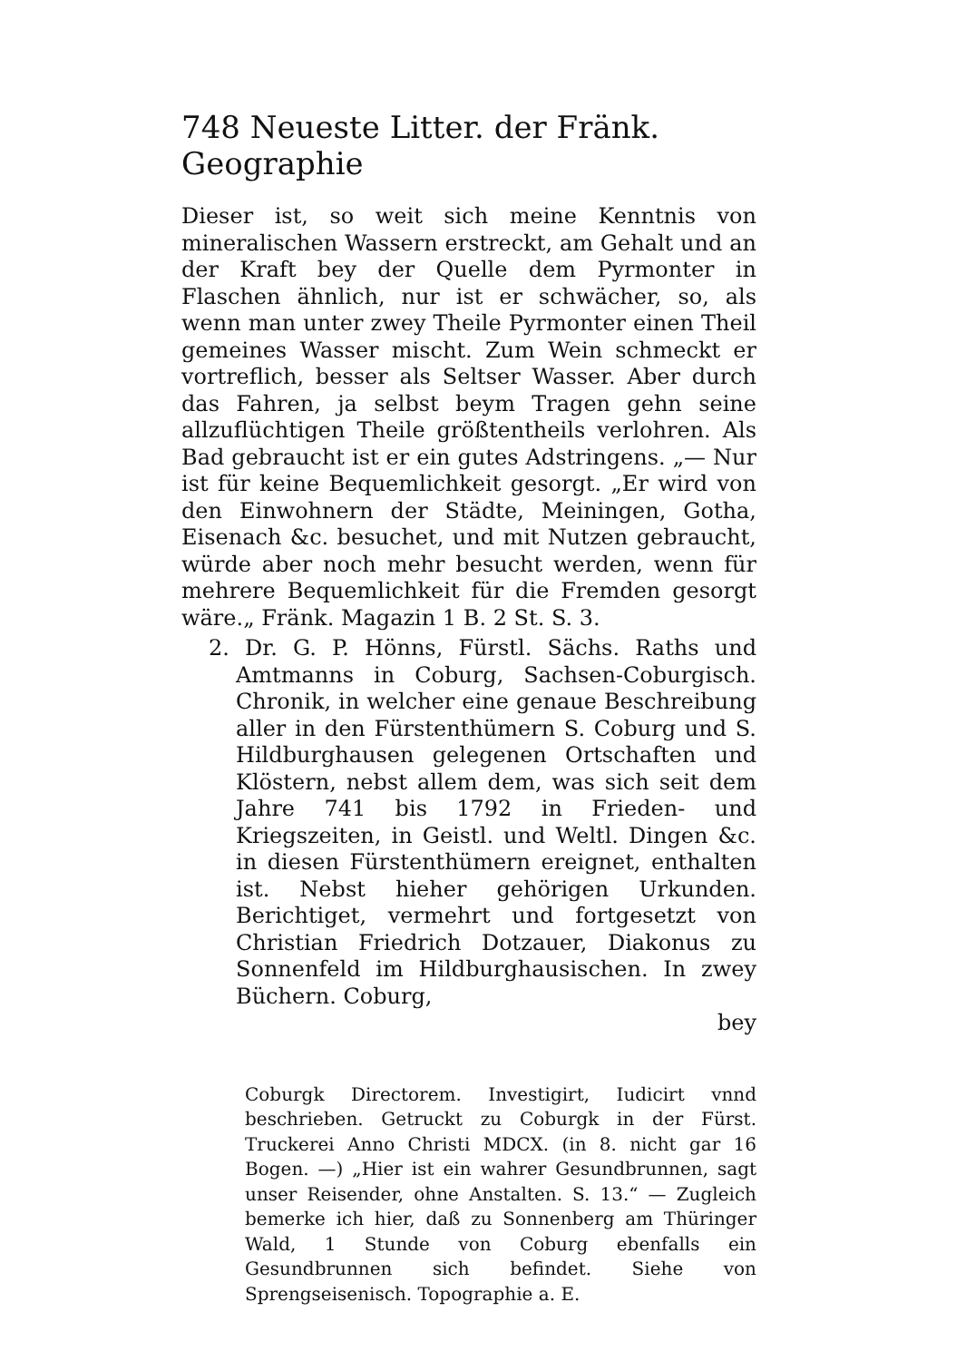748 Neueste Litter. der Fränk. Geographie
Dieser ist, so weit sich meine Kenntnis von mineralischen Wassern erstreckt, am Gehalt und an der Kraft bey der Quelle dem Pyrmonter in Flaschen ähnlich, nur ist er schwächer, so, als wenn man unter zwey Theile Pyrmonter einen Theil gemeines Wasser mischt. Zum Wein schmeckt er vortreflich, besser als Seltser Wasser. Aber durch das Fahren, ja selbst beym Tragen gehn seine allzuflüchtigen Theile größtentheils verlohren. Als Bad gebraucht ist er ein gutes Adstringens. „— Nur ist für keine Bequemlichkeit gesorgt. „Er wird von den Einwohnern der Städte, Meiningen, Gotha, Eisenach &c. besuchet, und mit Nutzen gebraucht, würde aber noch mehr besucht werden, wenn für mehrere Bequemlichkeit für die Fremden gesorgt wäre.„ Fränk. Magazin 1 B. 2 St. S. 3.
2. Dr. G. P. Hönns, Fürstl. Sächs. Raths und Amtmanns in Coburg, Sachsen-Coburgisch. Chronik, in welcher eine genaue Beschreibung aller in den Fürstenthümern S. Coburg und S. Hildburghausen gelegenen Ortschaften und Klöstern, nebst allem dem, was sich seit dem Jahre 741 bis 1792 in Frieden- und Kriegszeiten, in Geistl. und Weltl. Dingen &c. in diesen Fürstenthümern ereignet, enthalten ist. Nebst hieher gehörigen Urkunden. Berichtiget, vermehrt und fortgesetzt von Christian Friedrich Dotzauer, Diakonus zu Sonnenfeld im Hildburghausischen. In zwey Büchern. Coburg,
bey
Coburgk Directorem. Investigirt, Iudicirt vnnd beschrieben. Getruckt zu Coburgk in der Fürst. Truckerei Anno Christi MDCX. (in 8. nicht gar 16 Bogen. —) „Hier ist ein wahrer Gesundbrunnen, sagt unser Reisender, ohne Anstalten. S. 13.“ — Zugleich bemerke ich hier, daß zu Sonnenberg am Thüringer Wald, 1 Stunde von Coburg ebenfalls ein Gesundbrunnen sich befindet. Siehe von Sprengseisenisch. Topographie a. E.